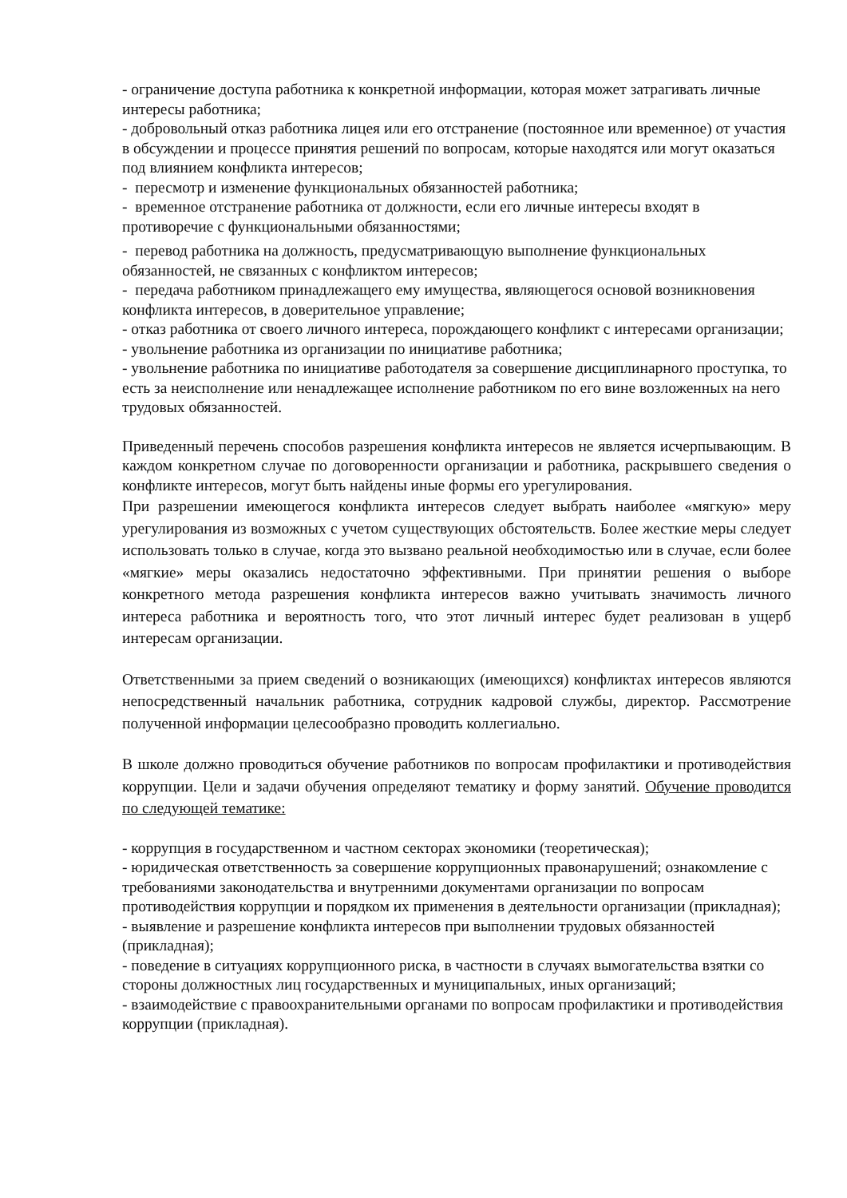- ограничение доступа работника к конкретной информации, которая может затрагивать личные интересы работника;
- добровольный отказ работника лицея или его отстранение (постоянное или временное) от участия в обсуждении и процессе принятия решений по вопросам, которые находятся или могут оказаться под влиянием конфликта интересов;
- пересмотр и изменение функциональных обязанностей работника;
- временное отстранение работника от должности, если его личные интересы входят в противоречие с функциональными обязанностями;
- перевод работника на должность, предусматривающую выполнение функциональных обязанностей, не связанных с конфликтом интересов;
- передача работником принадлежащего ему имущества, являющегося основой возникновения конфликта интересов, в доверительное управление;
- отказ работника от своего личного интереса, порождающего конфликт с интересами организации;
- увольнение работника из организации по инициативе работника;
- увольнение работника по инициативе работодателя за совершение дисциплинарного проступка, то есть за неисполнение или ненадлежащее исполнение работником по его вине возложенных на него трудовых обязанностей.
Приведенный перечень способов разрешения конфликта интересов не является исчерпывающим. В каждом конкретном случае по договоренности организации и работника, раскрывшего сведения о конфликте интересов, могут быть найдены иные формы его урегулирования.
При разрешении имеющегося конфликта интересов следует выбрать наиболее «мягкую» меру урегулирования из возможных с учетом существующих обстоятельств. Более жесткие меры следует использовать только в случае, когда это вызвано реальной необходимостью или в случае, если более «мягкие» меры оказались недостаточно эффективными. При принятии решения о выборе конкретного метода разрешения конфликта интересов важно учитывать значимость личного интереса работника и вероятность того, что этот личный интерес будет реализован в ущерб интересам организации.
Ответственными за прием сведений о возникающих (имеющихся) конфликтах интересов являются непосредственный начальник работника, сотрудник кадровой службы, директор. Рассмотрение полученной информации целесообразно проводить коллегиально.
В школе должно проводиться обучение работников по вопросам профилактики и противодействия коррупции. Цели и задачи обучения определяют тематику и форму занятий. Обучение проводится по следующей тематике:
- коррупция в государственном и частном секторах экономики (теоретическая);
- юридическая ответственность за совершение коррупционных правонарушений; ознакомление с требованиями законодательства и внутренними документами организации по вопросам противодействия коррупции и порядком их применения в деятельности организации (прикладная);
- выявление и разрешение конфликта интересов при выполнении трудовых обязанностей (прикладная);
- поведение в ситуациях коррупционного риска, в частности в случаях вымогательства взятки со стороны должностных лиц государственных и муниципальных, иных организаций;
- взаимодействие с правоохранительными органами по вопросам профилактики и противодействия коррупции (прикладная).